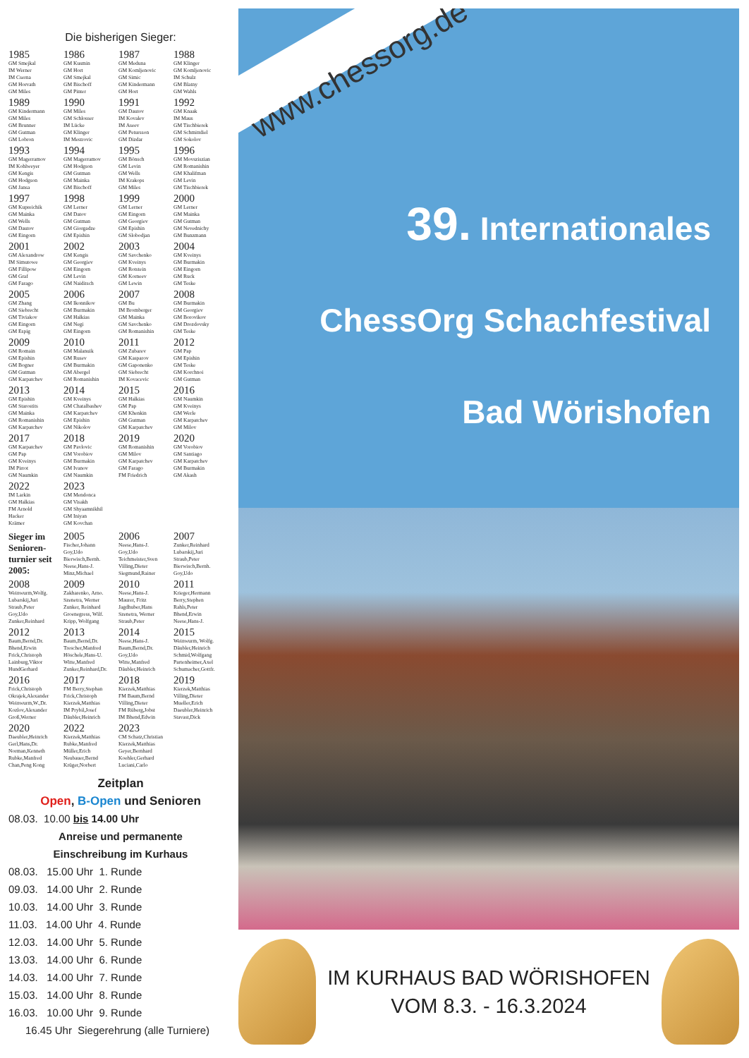Die bisherigen Sieger:
1985
GM Smejkal
IM Werner
IM Cserna
GM Horvath
GM Miles
1986
GM Kusmin
GM Hort
GM Smejkal
GM Bischoff
GM Pinter
1987
GM Meduna
GM Komljenovic
GM Simic
GM Kindermann
GM Hort
1988
GM Klinger
GM Komljenovic
IM Schulz
GM Blatny
GM Wahls
1989
GM Kindermann
GM Miles
GM Brunner
GM Gutman
GM Lobron
1990
GM Miles
GM Schlosser
IM Lücke
GM Klinger
IM Mestrovic
1991
GM Dautov
IM Kovalev
IM Aseev
GM Petursson
GM Dizdar
1992
GM Knaak
IM Maus
GM Tischbierek
GM Schmittdiel
GM Sokolov
1993
GM Magerramov
IM Kohlweyer
GM Kengis
GM Hodgson
GM Jansa
1994
GM Magerramov
GM Hodgson
GM Gutman
GM Mainka
GM Bischoff
1995
GM Bönsch
GM Levin
GM Wells
IM Krakops
GM Miles
1996
GM Movsziszian
GM Romanishin
GM Khalifman
GM Levin
GM Tischbierek
1997
GM Kupreichik
GM Mainka
GM Wells
GM Dautov
GM Eingorn
1998
GM Lerner
GM Datov
GM Gutman
GM Giorgadze
GM Epishin
1999
GM Lerner
GM Eingorn
GM Georgiev
GM Epishin
GM Slobodjan
2000
GM Lerner
GM Mainka
GM Gutman
GM Nevednichy
GM Bunzmann
2001
GM Alexandrow
IM Simutowe
GM Fillipow
GM Graf
GM Farago
2002
GM Kengis
GM Georgiev
GM Eingorn
GM Levin
GM Naiditsch
2003
GM Savchenko
GM Kveinys
GM Rotstein
GM Korneev
GM Lewin
2004
GM Kveinys
GM Burmakin
GM Eingorn
GM Ruck
GM Teske
2005
GM Zhang
GM Siebrecht
GM Tiviakov
GM Eingorn
GM Espig
2006
GM Ikonnikov
GM Burmakin
GM Halkias
GM Negi
GM Eingorn
2007
GM Bu
IM Bromberger
GM Mainka
GM Savchenko
GM Romanishin
2008
GM Burmakin
GM Georgiev
GM Borovikov
GM Drozdovsky
GM Teske
2009
GM Romain
GM Epishin
GM Bogner
GM Gutman
GM Karpatchev
2010
GM Malanuik
GM Rusev
GM Burmakin
GM Abergel
GM Romanishin
2011
GM Zubarev
GM Kasparov
GM Gaponenko
GM Siebrecht
IM Kovacevic
2012
GM Pap
GM Epishin
GM Teske
GM Korchnoi
GM Gutman
2013
GM Epishin
GM Starostits
GM Mainka
GM Romanishin
GM Karpatchev
2014
GM Kveinys
GM Chatalbashev
GM Karpatchev
GM Epishin
GM Nikolov
2015
GM Halkias
GM Pap
GM Khenkin
GM Gutman
GM Karpatchev
2016
GM Naumkin
GM Kveinys
GM Werle
GM Karpatchev
GM Milov
2017
GM Karpatchev
GM Pap
GM Kveinys
IM Pirrot
GM Naumkin
2018
GM Pavlovic
GM Vorobiov
GM Burmakin
GM Ivanov
GM Naumkin
2019
GM Romanishin
GM Milov
GM Karpatchev
GM Farago
FM Friedrich
2020
GM Vorobiov
GM Santiago
GM Karpatchev
GM Burmakin
GM Akash
2022
IM Larkin
GM Halkias
FM Arnold
Hacker
Krämer
2023
GM Mendonca
GM Visakh
GM Shyaamnikhil
GM Iniyan
GM Kovchan
Sieger im Senioren-turnier seit 2005:
2005
Fischer,Johann
Goy,Udo
Bierwisch,Bernh.
Neese,Hans-J.
Minz,Michael
2006
Neese,Hans-J.
Goy,Udo
Teichmeister,Sven
Villing,Dieter
Siegmund,Rainer
2007
Zunker,Reinhard
Lubarskij,Juri
Straub,Peter
Bierwisch,Bernh.
Goy,Udo
2008
Weinwurm,Wolfg.
Lubarskij,Juri
Straub,Peter
Goy,Udo
Zunker,Reinhard
2009
Zakharenko, Arno.
Szenetra, Werner
Zunker, Reinhard
Groenegress, Wilf.
Kripp, Wolfgang
2010
Neese,Hans-J.
Maurer, Fritz
Jagdhuber,Hans
Szenetra, Werner
Straub,Peter
2011
Krieger,Hermann
Berry,Stephen
Rahls,Peter
Bhend,Erwin
Neese,Hans-J.
2012
Baum,Bernd,Dr.
Bhend,Erwin
Frick,Christoph
Lainburg,Viktor
HundGerhard
2013
Baum,Bernd,Dr.
Trescher,Manfred
Höschele,Hans-U.
Witte,Manfred
Zunker,Reinhard,Dr.
2014
Neese,Hans-J.
Baum,Bernd,Dr.
Goy,Udo
Witte,Manfred
Däubler,Heinrich
2015
Weinwurm, Wolfg.
Däubler,Heinrich
Schmid,Wolfgang
Partenheimer,Axel
Schumacher,Gottfr.
2016
Frick,Christoph
Okrajek,Alexander
Weinwurm,W.,Dr.
Kozlov,Alexander
Groß,Werner
2017
FM Berry,Stephan
Frick,Christoph
Kierzek,Matthias
IM Prybil,Josef
Däubler,Heinrich
2018
Kierzek,Matthias
FM Baum,Bernd
Villing,Dieter
FM Rüberg,Jobst
IM Bhend,Edwin
2019
Kierzek,Matthias
Villing,Dieter
Mueller,Erich
Daeubler,Heinrich
Stavast,Dick
2020
Daeubler,Heinrich
Gerl,Hans,Dr.
Norman,Kenneth
Rubke,Manfred
Chan,Peng Kong
2022
Kierzek,Matthias
Rubke,Manfred
Müller,Erich
Neubauer,Bernd
Krüger,Norbert
2023
CM Schatz,Christian
Kierzek,Matthias
Geyer,Bernhard
Koehler,Gerhard
Luciani,Carlo
Zeitplan
Open, B-Open und Senioren
08.03. 10.00 bis 14.00 Uhr
Anreise und permanente
Einschreibung im Kurhaus
08.03. 15.00 Uhr 1. Runde
09.03. 14.00 Uhr 2. Runde
10.03. 14.00 Uhr 3. Runde
11.03. 14.00 Uhr 4. Runde
12.03. 14.00 Uhr 5. Runde
13.03. 14.00 Uhr 6. Runde
14.03. 14.00 Uhr 7. Runde
15.03. 14.00 Uhr 8. Runde
16.03. 10.00 Uhr 9. Runde
16.45 Uhr Siegerehrung (alle Turniere)
www.chessorg.de
39. Internationales
ChessOrg Schachfestival
Bad Wörishofen
IM KURHAUS BAD WÖRISHOFEN
VOM 8.3. - 16.3.2024